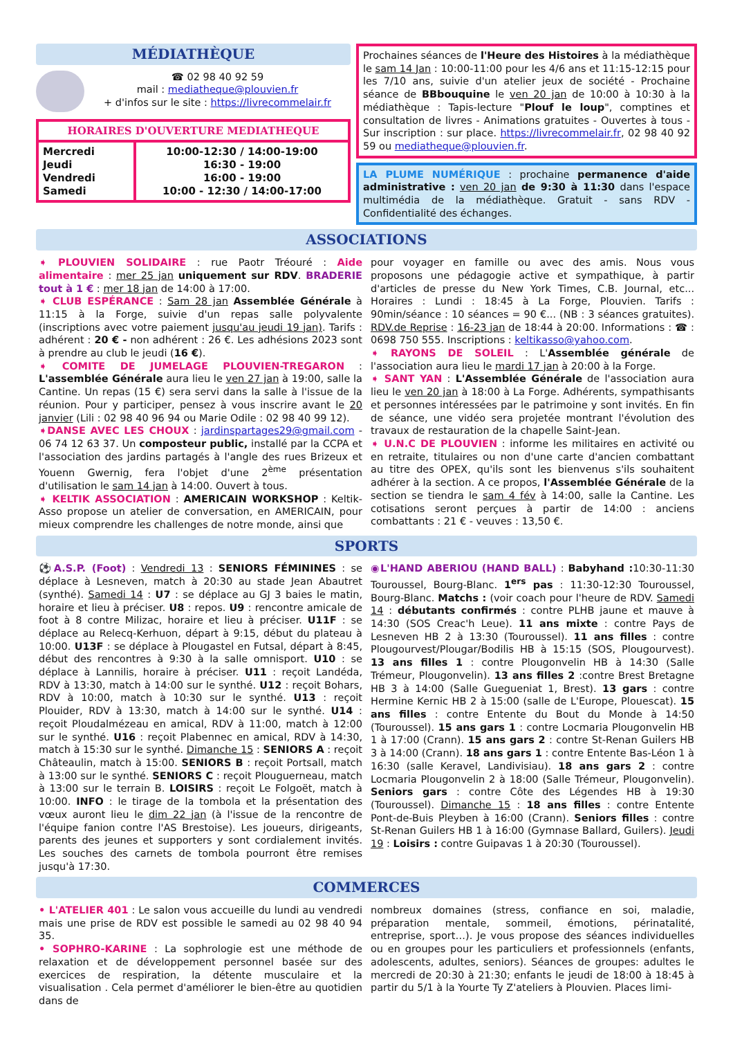MÉDIATHÈQUE
☎ 02 98 40 92 59
mail : mediatheque@plouvien.fr
+ d'infos sur le site : https://livrecommelair.fr
| HORAIRES D'OUVERTURE MEDIATHEQUE | |
| Mercredi Jeudi Vendredi Samedi | 10:00-12:30 / 14:00-19:00 16:30 - 19:00 16:00 - 19:00 10:00 - 12:30 / 14:00-17:00 |
Prochaines séances de l'Heure des Histoires à la médiathèque le sam 14 Jan : 10:00-11:00 pour les 4/6 ans et 11:15-12:15 pour les 7/10 ans, suivie d'un atelier jeux de société - Prochaine séance de BBbouquine le ven 20 jan de 10:00 à 10:30 à la médiathèque : Tapis-lecture "Plouf le loup", comptines et consultation de livres - Animations gratuites - Ouvertes à tous - Sur inscription : sur place. https://livrecommelair.fr, 02 98 40 92 59 ou mediatheque@plouvien.fr.
LA PLUME NUMÉRIQUE : prochaine permanence d'aide administrative : ven 20 jan de 9:30 à 11:30 dans l'espace multimédia de la médiathèque. Gratuit - sans RDV - Confidentialité des échanges.
ASSOCIATIONS
➧ PLOUVIEN SOLIDAIRE : rue Paotr Tréouré : Aide alimentaire : mer 25 jan uniquement sur RDV. BRADERIE tout à 1 € : mer 18 jan de 14:00 à 17:00.
➧ CLUB ESPÉRANCE : Sam 28 jan Assemblée Générale à 11:15 à la Forge, suivie d'un repas salle polyvalente (inscriptions avec votre paiement jusqu'au jeudi 19 jan). Tarifs : adhérent : 20 € - non adhérent : 26 €. Les adhésions 2023 sont à prendre au club le jeudi (16 €).
➧ COMITE DE JUMELAGE PLOUVIEN-TREGARON : L'assemblée Générale aura lieu le ven 27 jan à 19:00, salle la Cantine. Un repas (15 €) sera servi dans la salle à l'issue de la réunion. Pour y participer, pensez à vous inscrire avant le 20 janvier (Lili : 02 98 40 96 94 ou Marie Odile : 02 98 40 99 12).
➧DANSE AVEC LES CHOUX : jardinspartages29@gmail.com - 06 74 12 63 37. Un composteur public, installé par la CCPA et l'association des jardins partagés à l'angle des rues Brizeux et Youenn Gwernig, fera l'objet d'une 2<sup>ème</sup> présentation d'utilisation le sam 14 jan à 14:00. Ouvert à tous.
➧ KELTIK ASSOCIATION : AMERICAIN WORKSHOP : Keltik-Asso propose un atelier de conversation, en AMERICAIN, pour mieux comprendre les challenges de notre monde, ainsi que
pour voyager en famille ou avec des amis. Nous vous proposons une pédagogie active et sympathique, à partir d'articles de presse du New York Times, C.B. Journal, etc... Horaires : Lundi : 18:45 à La Forge, Plouvien. Tarifs : 90min/séance : 10 séances = 90 €... (NB : 3 séances gratuites). RDV.de Reprise : 16-23 jan de 18:44 à 20:00. Informations : ☎ : 0698 750 555. Inscriptions : keltikasso@yahoo.com.
➧ RAYONS DE SOLEIL : L'Assemblée générale de l'association aura lieu le mardi 17 jan à 20:00 à la Forge.
➧ SANT YAN : L'Assemblée Générale de l'association aura lieu le ven 20 jan à 18:00 à La Forge. Adhérents, sympathisants et personnes intéressées par le patrimoine y sont invités. En fin de séance, une vidéo sera projetée montrant l'évolution des travaux de restauration de la chapelle Saint-Jean.
➧ U.N.C DE PLOUVIEN : informe les militaires en activité ou en retraite, titulaires ou non d'une carte d'ancien combattant au titre des OPEX, qu'ils sont les bienvenus s'ils souhaitent adhérer à la section. A ce propos, l'Assemblée Générale de la section se tiendra le sam 4 fév à 14:00, salle la Cantine. Les cotisations seront perçues à partir de 14:00 : anciens combattants : 21 € - veuves : 13,50 €.
SPORTS
⚽A.S.P. (Foot) : Vendredi 13 : SENIORS FÉMININES : se déplace à Lesneven, match à 20:30 au stade Jean Abautret (synthé). Samedi 14 : U7 : se déplace au GJ 3 baies le matin, horaire et lieu à préciser. U8 : repos. U9 : rencontre amicale de foot à 8 contre Milizac, horaire et lieu à préciser. U11F : se déplace au Relecq-Kerhuon, départ à 9:15, début du plateau à 10:00. U13F : se déplace à Plougastel en Futsal, départ à 8:45, début des rencontres à 9:30 à la salle omnisport. U10 : se déplace à Lannilis, horaire à préciser. U11 : reçoit Landéda, RDV à 13:30, match à 14:00 sur le synthé. U12 : reçoit Bohars, RDV à 10:00, match à 10:30 sur le synthé. U13 : reçoit Plouider, RDV à 13:30, match à 14:00 sur le synthé. U14 : reçoit Ploudalmézeau en amical, RDV à 11:00, match à 12:00 sur le synthé. U16 : reçoit Plabennec en amical, RDV à 14:30, match à 15:30 sur le synthé. Dimanche 15 : SENIORS A : reçoit Châteaulin, match à 15:00. SENIORS B : reçoit Portsall, match à 13:00 sur le synthé. SENIORS C : reçoit Plouguerneau, match à 13:00 sur le terrain B. LOISIRS : reçoit Le Folgoët, match à 10:00. INFO : le tirage de la tombola et la présentation des vœux auront lieu le dim 22 jan (à l'issue de la rencontre de l'équipe fanion contre l'AS Brestoise). Les joueurs, dirigeants, parents des jeunes et supporters y sont cordialement invités. Les souches des carnets de tombola pourront être remises jusqu'à 17:30.
◉L'HAND ABERIOU (HAND BALL) : Babyhand : 10:30-11:30 Touroussel, Bourg-Blanc. 1<sup>ers</sup> pas : 11:30-12:30 Touroussel, Bourg-Blanc. Matchs : (voir coach pour l'heure de RDV. Samedi 14 : débutants confirmés : contre PLHB jaune et mauve à 14:30 (SOS Creac'h Leue). 11 ans mixte : contre Pays de Lesneven HB 2 à 13:30 (Touroussel). 11 ans filles : contre Plougourvest/Plougar/Bodilis HB à 15:15 (SOS, Plougourvest). 13 ans filles 1 : contre Plougonvelin HB à 14:30 (Salle Trémeur, Plougonvelin). 13 ans filles 2 :contre Brest Bretagne HB 3 à 14:00 (Salle Gueguenіat 1, Brest). 13 gars : contre Hermine Kernic HB 2 à 15:00 (salle de L'Europe, Plouescat). 15 ans filles : contre Entente du Bout du Monde à 14:50 (Touroussel). 15 ans gars 1 : contre Locmaria Plougonvelin HB 1 à 17:00 (Crann). 15 ans gars 2 : contre St-Renan Guilers HB 3 à 14:00 (Crann). 18 ans gars 1 : contre Entente Bas-Léon 1 à 16:30 (salle Keravel, Landivisiau). 18 ans gars 2 : contre Locmaria Plougonvelin 2 à 18:00 (Salle Trémeur, Plougonvelin). Seniors gars : contre Côte des Légendes HB à 19:30 (Touroussel). Dimanche 15 : 18 ans filles : contre Entente Pont-de-Buis Pleyben à 16:00 (Crann). Seniors filles : contre St-Renan Guilers HB 1 à 16:00 (Gymnase Ballard, Guilers). Jeudi 19 : Loisirs : contre Guipavas 1 à 20:30 (Touroussel).
COMMERCES
• L'ATELIER 401 : Le salon vous accueille du lundi au vendredi mais une prise de RDV est possible le samedi au 02 98 40 94 35.
• SOPHRO-KARINE : La sophrologie est une méthode de relaxation et de développement personnel basée sur des exercices de respiration, la détente musculaire et la visualisation . Cela permet d'améliorer le bien-être au quotidien dans de
nombreux domaines (stress, confiance en soi, maladie, préparation mentale, sommeil, émotions, périnatalité, entreprise, sport…). Je vous propose des séances individuelles ou en groupes pour les particuliers et professionnels (enfants, adolescents, adultes, seniors). Séances de groupes: adultes le mercredi de 20:30 à 21:30; enfants le jeudi de 18:00 à 18:45 à partir du 5/1 à la Yourte Ty Z'ateliers à Plouvien. Places limi-